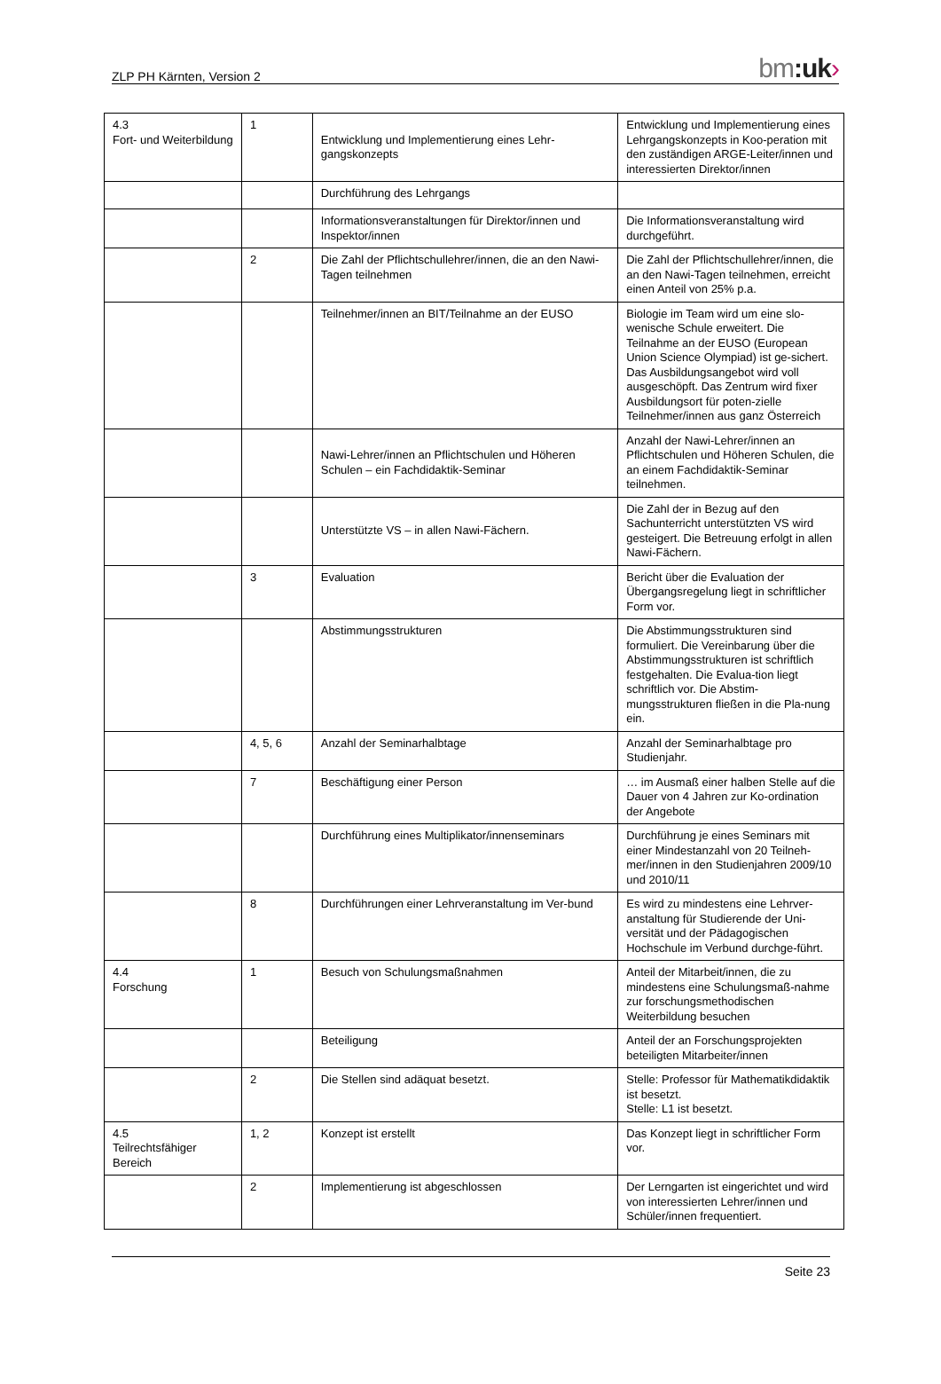ZLP PH Kärnten, Version 2 bm:uk›
| 4.3 Fort- und Weiterbildung | 1 | Entwicklung und Implementierung eines Lehr-gangskonzepts | Entwicklung und Implementierung eines Lehrgangskonzepts in Koo-peration mit den zuständigen ARGE-Leiter/innen und interessierten Direktor/innen |
| | | Durchführung des Lehrgangs | |
| | | Informationsveranstaltungen für Direktor/innen und Inspektor/innen | Die Informationsveranstaltung wird durchgeführt. |
| | 2 | Die Zahl der Pflichtschullehrer/innen, die an den Nawi-Tagen teilnehmen | Die Zahl der Pflichtschullehrer/innen, die an den Nawi-Tagen teilnehmen, erreicht einen Anteil von 25% p.a. |
| | | Teilnehmer/innen an BIT/Teilnahme an der EUSO | Biologie im Team wird um eine slo-wenische Schule erweitert. Die Teilnahme an der EUSO (European Union Science Olympiad) ist ge-sichert. Das Ausbildungsangebot wird voll ausgeschöpft. Das Zentrum wird fixer Ausbildungsort für poten-zielle Teilnehmer/innen aus ganz Österreich |
| | | Nawi-Lehrer/innen an Pflichtschulen und Höheren Schulen – ein Fachdidaktik-Seminar | Anzahl der Nawi-Lehrer/innen an Pflichtschulen und Höheren Schulen, die an einem Fachdidaktik-Seminar teilnehmen. |
| | | Unterstützte VS – in allen Nawi-Fächern. | Die Zahl der in Bezug auf den Sachunterricht unterstützten VS wird gesteigert. Die Betreuung erfolgt in allen Nawi-Fächern. |
| | 3 | Evaluation | Bericht über die Evaluation der Übergangsregelung liegt in schriftlicher Form vor. |
| | | Abstimmungsstrukturen | Die Abstimmungsstrukturen sind formuliert. Die Vereinbarung über die Abstimmungsstrukturen ist schriftlich festgehalten. Die Evalua-tion liegt schriftlich vor. Die Abstim-mungsstrukturen fließen in die Pla-nung ein. |
| | 4, 5, 6 | Anzahl der Seminarhalbtage | Anzahl der Seminarhalbtage pro Studienjahr. |
| | 7 | Beschäftigung einer Person | … im Ausmaß einer halben Stelle auf die Dauer von 4 Jahren zur Ko-ordination der Angebote |
| | | Durchführung eines Multiplikator/innenseminars | Durchführung je eines Seminars mit einer Mindestanzahl von 20 Teilneh-mer/innen in den Studienjahren 2009/10 und 2010/11 |
| | 8 | Durchführungen einer Lehrveranstaltung im Ver-bund | Es wird zu mindestens eine Lehrver-anstaltung für Studierende der Uni-versität und der Pädagogischen Hochschule im Verbund durchge-führt. |
| 4.4 Forschung | 1 | Besuch von Schulungsmaßnahmen | Anteil der Mitarbeit/innen, die zu mindestens eine Schulungsmaß-nahme zur forschungsmethodischen Weiterbildung besuchen |
| | | Beteiligung | Anteil der an Forschungsprojekten beteiligten Mitarbeiter/innen |
| | 2 | Die Stellen sind adäquat besetzt. | Stelle: Professor für Mathematikdidaktik ist besetzt. Stelle: L1 ist besetzt. |
| 4.5 Teilrechtsfähiger Bereich | 1, 2 | Konzept ist erstellt | Das Konzept liegt in schriftlicher Form vor. |
| | 2 | Implementierung ist abgeschlossen | Der Lerngarten ist eingerichtet und wird von interessierten Lehrer/innen und Schüler/innen frequentiert. |
Seite 23